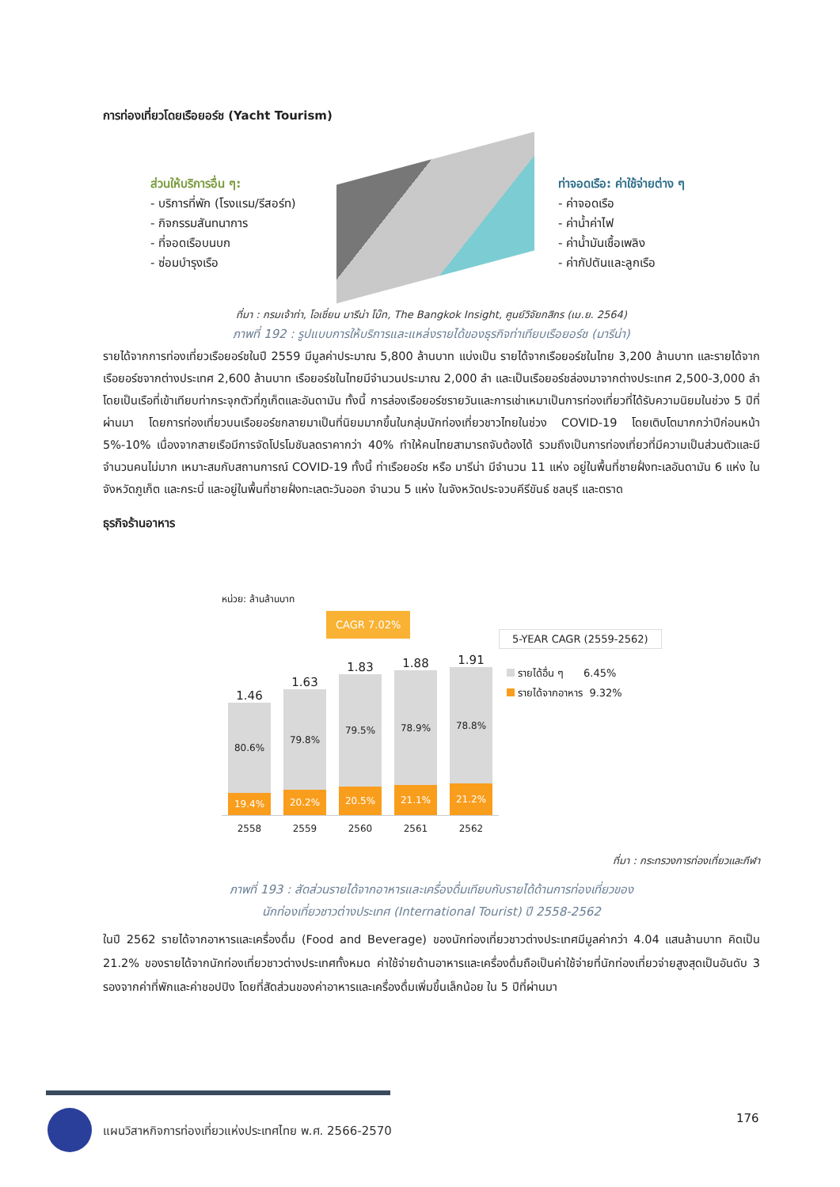การท่องเที่ยวโดยเรือยอร์ช (Yacht Tourism)
ส่วนให้บริการอื่น ๆ:
- บริการที่พัก (โรงแรม/รีสอร์ท)
- กิจกรรมสันทนาการ
- ที่จอดเรือบนบก
- ซ่อมบำรุงเรือ
ท่าจอดเรือ: ค่าใช้จ่ายต่าง ๆ
- ค่าจอดเรือ
- ค่าน้ำค่าไฟ
- ค่าน้ำมันเชื้อเพลิง
- ค่ากัปตันและลูกเรือ
ที่มา : กรมเจ้าท่า, โอเชี่ยน มารีน่า โบ๊ท, The Bangkok Insight, ศูนย์วิจัยกสิกร (เม.ย. 2564)
ภาพที่ 192 : รูปแบบการให้บริการและแหล่งรายได้ของธุรกิจท่าเทียบเรือยอร์ช (มารีน่า)
รายได้จากการท่องเที่ยวเรือยอร์ชในปี 2559 มีมูลค่าประมาณ 5,800 ล้านบาท แบ่งเป็น รายได้จากเรือยอร์ชในไทย 3,200 ล้านบาท และรายได้จากเรือยอร์ชจากต่างประเทศ 2,600 ล้านบาท เรือยอร์ชในไทยมีจำนวนประมาณ 2,000 ลำ และเป็นเรือยอร์ชล่องมาจากต่างประเทศ 2,500-3,000 ลำ โดยเป็นเรือที่เข้าเทียบท่ากระจุกตัวที่ภูเก็ตและอันดามัน ทั้งนี้ การล่องเรือยอร์ชรายวันและการเช่าเหมาเป็นการท่องเที่ยวที่ได้รับความนิยมในช่วง 5 ปีที่ผ่านมา โดยการท่องเที่ยวบนเรือยอร์ชกลายมาเป็นที่นิยมมากขึ้นในกลุ่มนักท่องเที่ยวชาวไทยในช่วง COVID-19 โดยเติบโตมากกว่าปีก่อนหน้า 5%-10% เนื่องจากสายเรือมีการจัดโปรโมชันลดราคากว่า 40% ทำให้คนไทยสามารถจับต้องได้ รวมถึงเป็นการท่องเที่ยวที่มีความเป็นส่วนตัวและมีจำนวนคนไม่มาก เหมาะสมกับสถานการณ์ COVID-19 ทั้งนี้ ท่าเรือยอร์ช หรือ มารีน่า มีจำนวน 11 แห่ง อยู่ในพื้นที่ชายฝั่งทะเลอันดามัน 6 แห่ง ในจังหวัดภูเก็ต และกระบี่ และอยู่ในพื้นที่ชายฝั่งทะเลตะวันออก จำนวน 5 แห่ง ในจังหวัดประจวบคีรีขันธ์ ชลบุรี และตราด
ธุรกิจร้านอาหาร
หน่วย: ล้านล้านบาท
CAGR 7.02%
5-YEAR CAGR (2559-2562)
รายได้อื่น ๆ 6.45%
รายได้จากอาหาร 9.32%
1.46
80.6%
19.4%
1.63
79.8%
20.2%
1.83
79.5%
20.5%
1.88
78.9%
21.1%
1.91
78.8%
21.2%
2558 2559 2560 2561 2562
ที่มา : กระทรวงการท่องเที่ยวและกีฬา
ภาพที่ 193 : สัดส่วนรายได้จากอาหารและเครื่องดื่มเทียบกับรายได้ด้านการท่องเที่ยวของ
นักท่องเที่ยวชาวต่างประเทศ (International Tourist) ปี 2558-2562
ในปี 2562 รายได้จากอาหารและเครื่องดื่ม (Food and Beverage) ของนักท่องเที่ยวชาวต่างประเทศมีมูลค่ากว่า 4.04 แสนล้านบาท คิดเป็น 21.2% ของรายได้จากนักท่องเที่ยวชาวต่างประเทศทั้งหมด ค่าใช้จ่ายด้านอาหารและเครื่องดื่มถือเป็นค่าใช้จ่ายที่นักท่องเที่ยวจ่ายสูงสุดเป็นอันดับ 3 รองจากค่าที่พักและค่าชอปปิง โดยที่สัดส่วนของค่าอาหารและเครื่องดื่มเพิ่มขึ้นเล็กน้อย ใน 5 ปีที่ผ่านมา
แผนวิสาหกิจการท่องเที่ยวแห่งประเทศไทย พ.ศ. 2566-2570
176